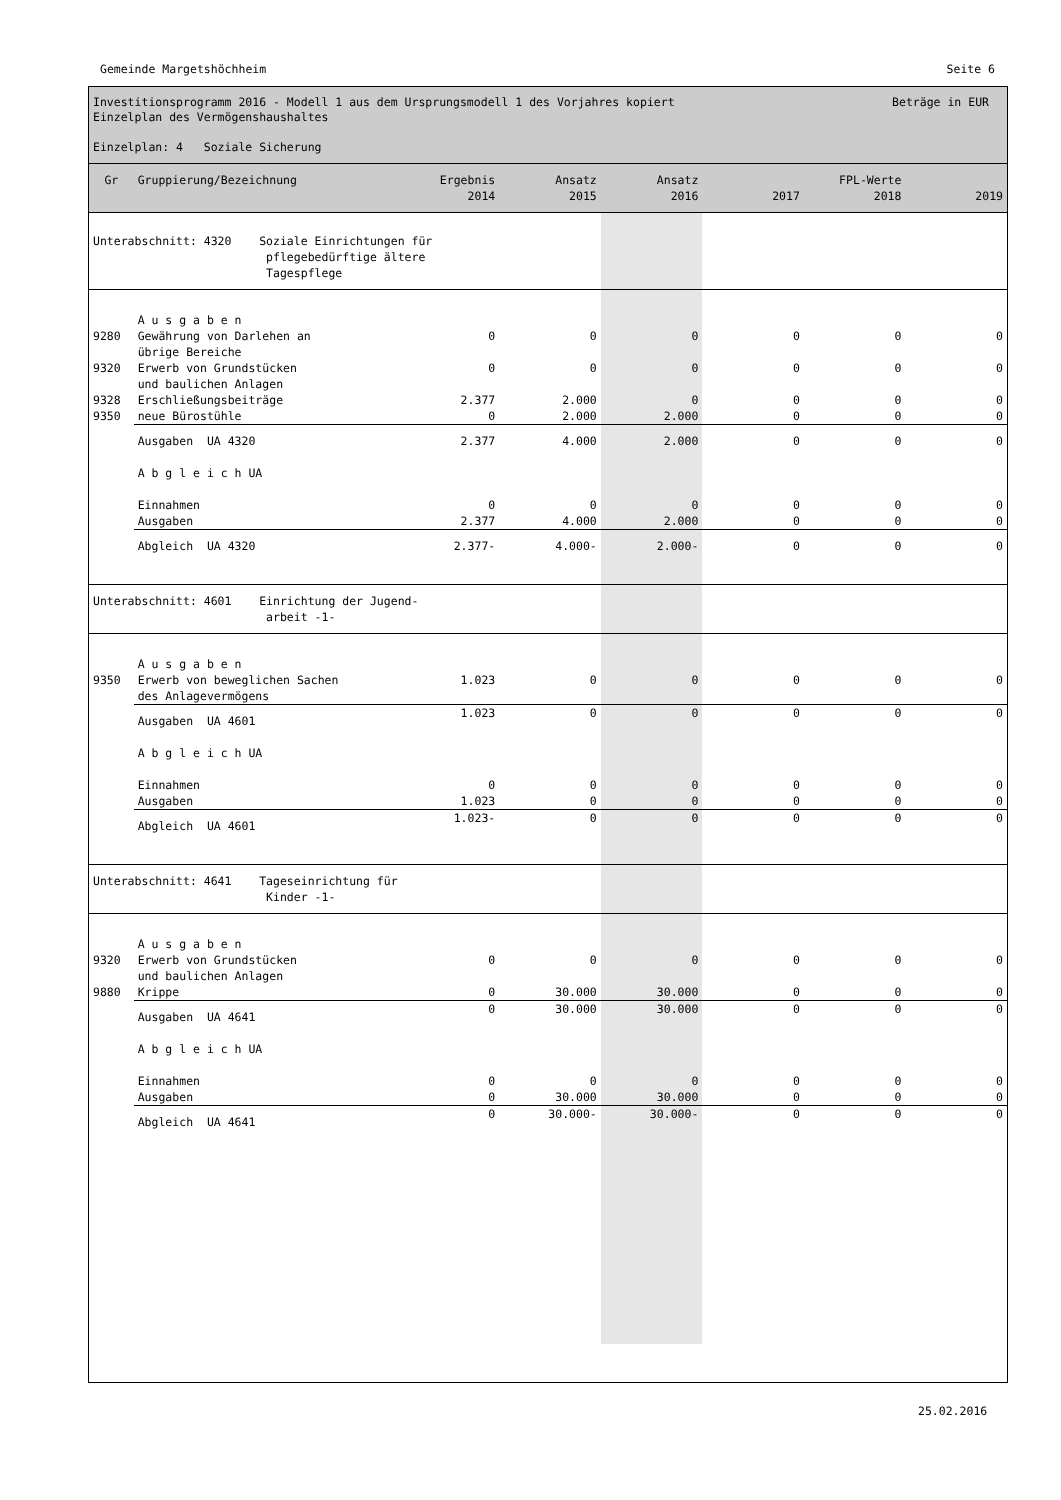Gemeinde Margetshöchheim Seite 6
Beträge in EUR Investitionsprogramm 2016 - Modell 1 aus dem Ursprungsmodell 1 des Vorjahres kopiert
Einzelplan des Vermögenshaushaltes
Einzelplan: 4 Soziale Sicherung
| Gr | Gruppierung/Bezeichnung | Ergebnis 2014 | Ansatz 2015 | Ansatz 2016 | 2017 | FPL-Werte 2018 | 2019 |
| --- | --- | --- | --- | --- | --- | --- | --- |
| Unterabschnitt: 4320 Soziale Einrichtungen für pflegebedürftige ältere Tagespflege | | | | | | | |
| | A u s g a b e n | | | | | | |
| 9280 | Gewährung von Darlehen an übrige Bereiche | 0 | 0 | 0 | 0 | 0 | 0 |
| 9320 | Erwerb von Grundstücken und baulichen Anlagen | 0 | 0 | 0 | 0 | 0 | 0 |
| 9328 | Erschließungsbeiträge | 2.377 | 2.000 | 0 | 0 | 0 | 0 |
| 9350 | neue Bürostühle | 0 | 2.000 | 2.000 | 0 | 0 | 0 |
| | Ausgaben UA 4320 | 2.377 | 4.000 | 2.000 | 0 | 0 | 0 |
| | A b g l e i c h UA | | | | | | |
| | Einnahmen Ausgaben | 0 2.377 | 0 4.000 | 0 2.000 | 0 0 | 0 0 | 0 0 |
| | Abgleich UA 4320 | 2.377- | 4.000- | 2.000- | 0 | 0 | 0 |
| Unterabschnitt: 4601 Einrichtung der Jugend- arbeit -1- | | | | | | | |
| | A u s g a b e n | | | | | | |
| 9350 | Erwerb von beweglichen Sachen des Anlagevermögens | 1.023 | 0 | 0 | 0 | 0 | 0 |
| | Ausgaben UA 4601 | 1.023 | 0 | 0 | 0 | 0 | 0 |
| | A b g l e i c h UA | | | | | | |
| | Einnahmen Ausgaben | 0 1.023 | 0 0 | 0 0 | 0 0 | 0 0 | 0 0 |
| | Abgleich UA 4601 | 1.023- | 0 | 0 | 0 | 0 | 0 |
| Unterabschnitt: 4641 Tageseinrichtung für Kinder -1- | | | | | | | |
| | A u s g a b e n | | | | | | |
| 9320 | Erwerb von Grundstücken und baulichen Anlagen | 0 | 0 | 0 | 0 | 0 | 0 |
| 9880 | Krippe | 0 | 30.000 | 30.000 | 0 | 0 | 0 |
| | Ausgaben UA 4641 | 0 | 30.000 | 30.000 | 0 | 0 | 0 |
| | A b g l e i c h UA | | | | | | |
| | Einnahmen Ausgaben | 0 0 | 0 30.000 | 0 30.000 | 0 0 | 0 0 | 0 0 |
| | Abgleich UA 4641 | 0 | 30.000- | 30.000- | 0 | 0 | 0 |
25.02.2016